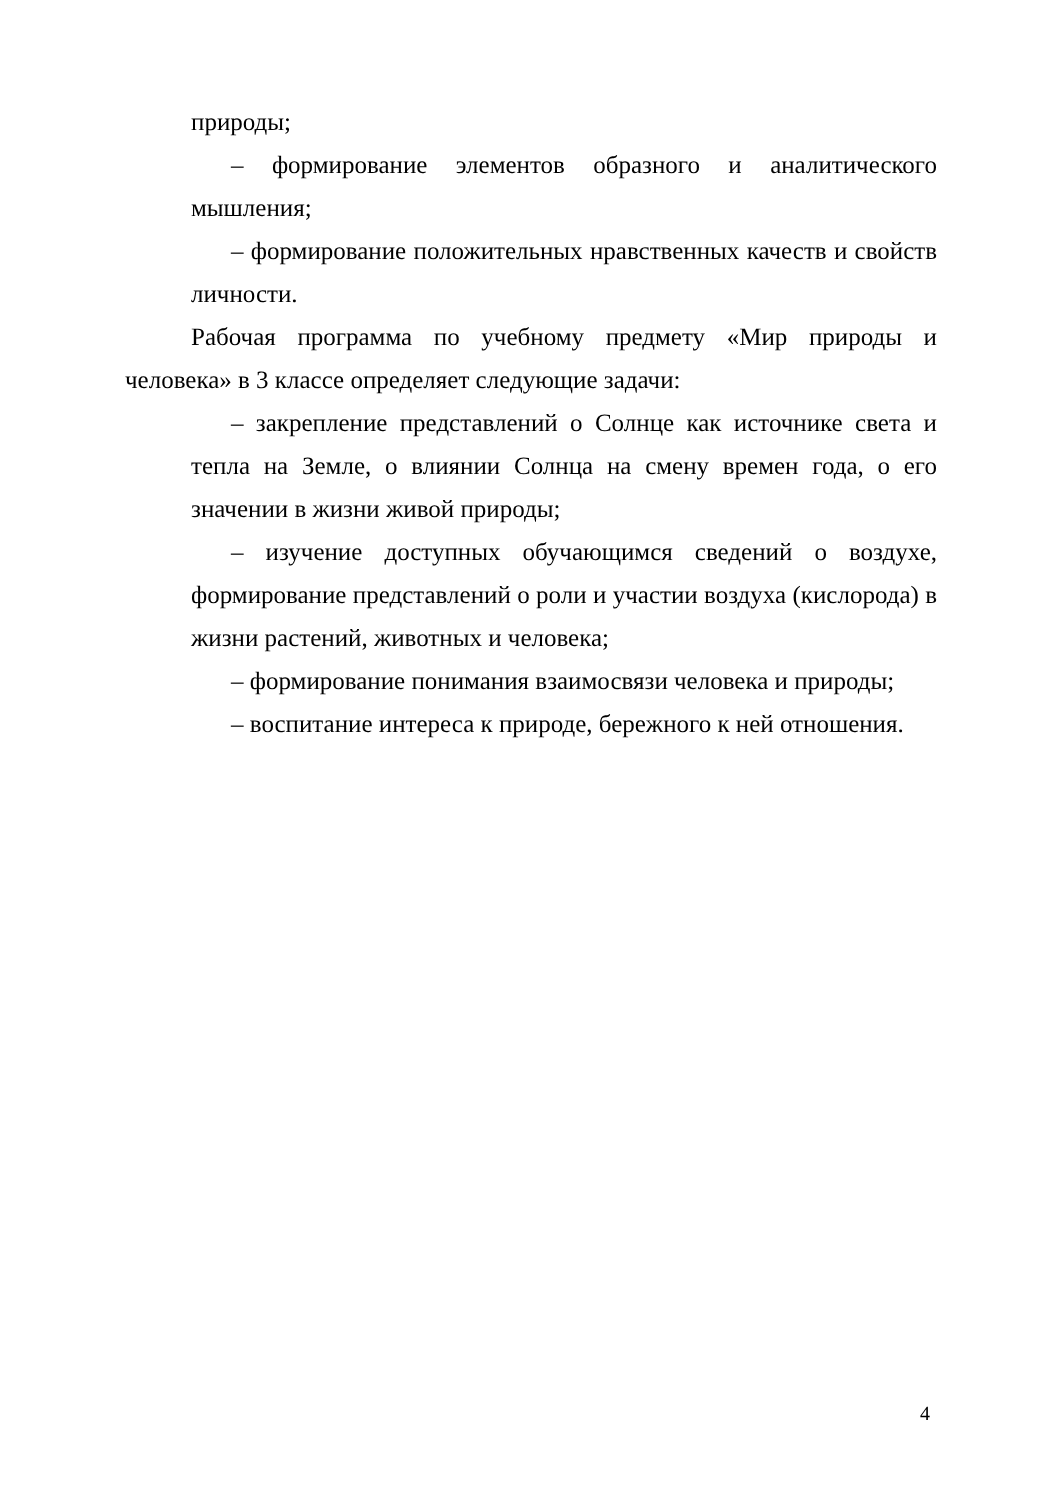природы;
– формирование элементов образного и аналитического мышления;
– формирование положительных нравственных качеств и свойств личности.
Рабочая программа по учебному предмету «Мир природы и человека» в 3 классе определяет следующие задачи:
– закрепление представлений о Солнце как источнике света и тепла на Земле, о влиянии Солнца на смену времен года, о его значении в жизни живой природы;
– изучение доступных обучающимся сведений о воздухе, формирование представлений о роли и участии воздуха (кислорода) в жизни растений, животных и человека;
– формирование понимания взаимосвязи человека и природы;
– воспитание интереса к природе, бережного к ней отношения.
4